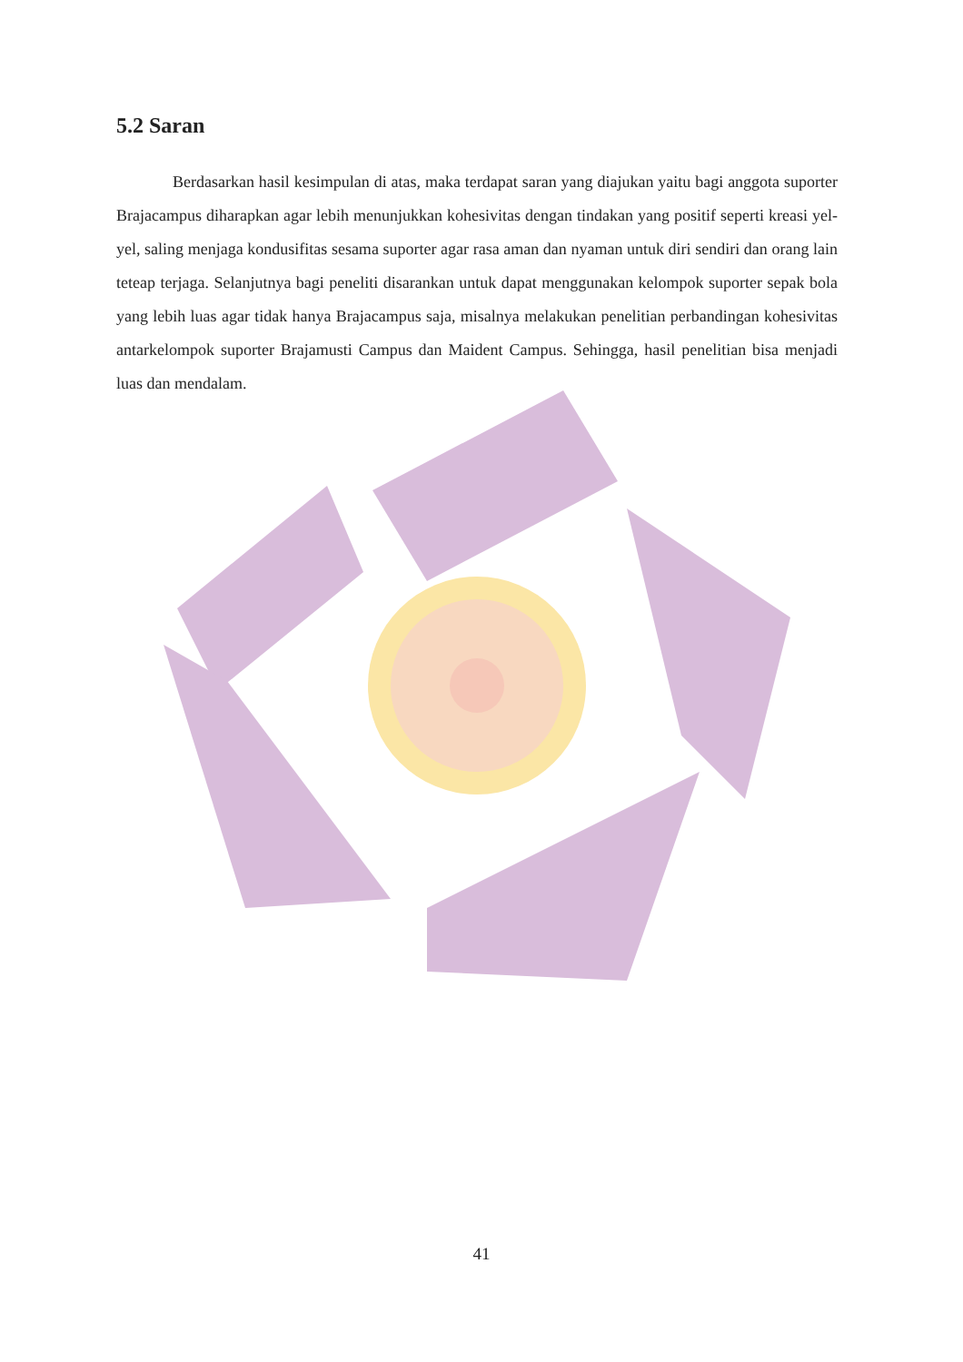5.2 Saran
Berdasarkan hasil kesimpulan di atas, maka terdapat saran yang diajukan yaitu bagi anggota suporter Brajacampus diharapkan agar lebih menunjukkan kohesivitas dengan tindakan yang positif seperti kreasi yel-yel, saling menjaga kondusifitas sesama suporter agar rasa aman dan nyaman untuk diri sendiri dan orang lain teteap terjaga. Selanjutnya bagi peneliti disarankan untuk dapat menggunakan kelompok suporter sepak bola yang lebih luas agar tidak hanya Brajacampus saja, misalnya melakukan penelitian perbandingan kohesivitas antarkelompok suporter Brajamusti Campus dan Maident Campus. Sehingga, hasil penelitian bisa menjadi luas dan mendalam.
41